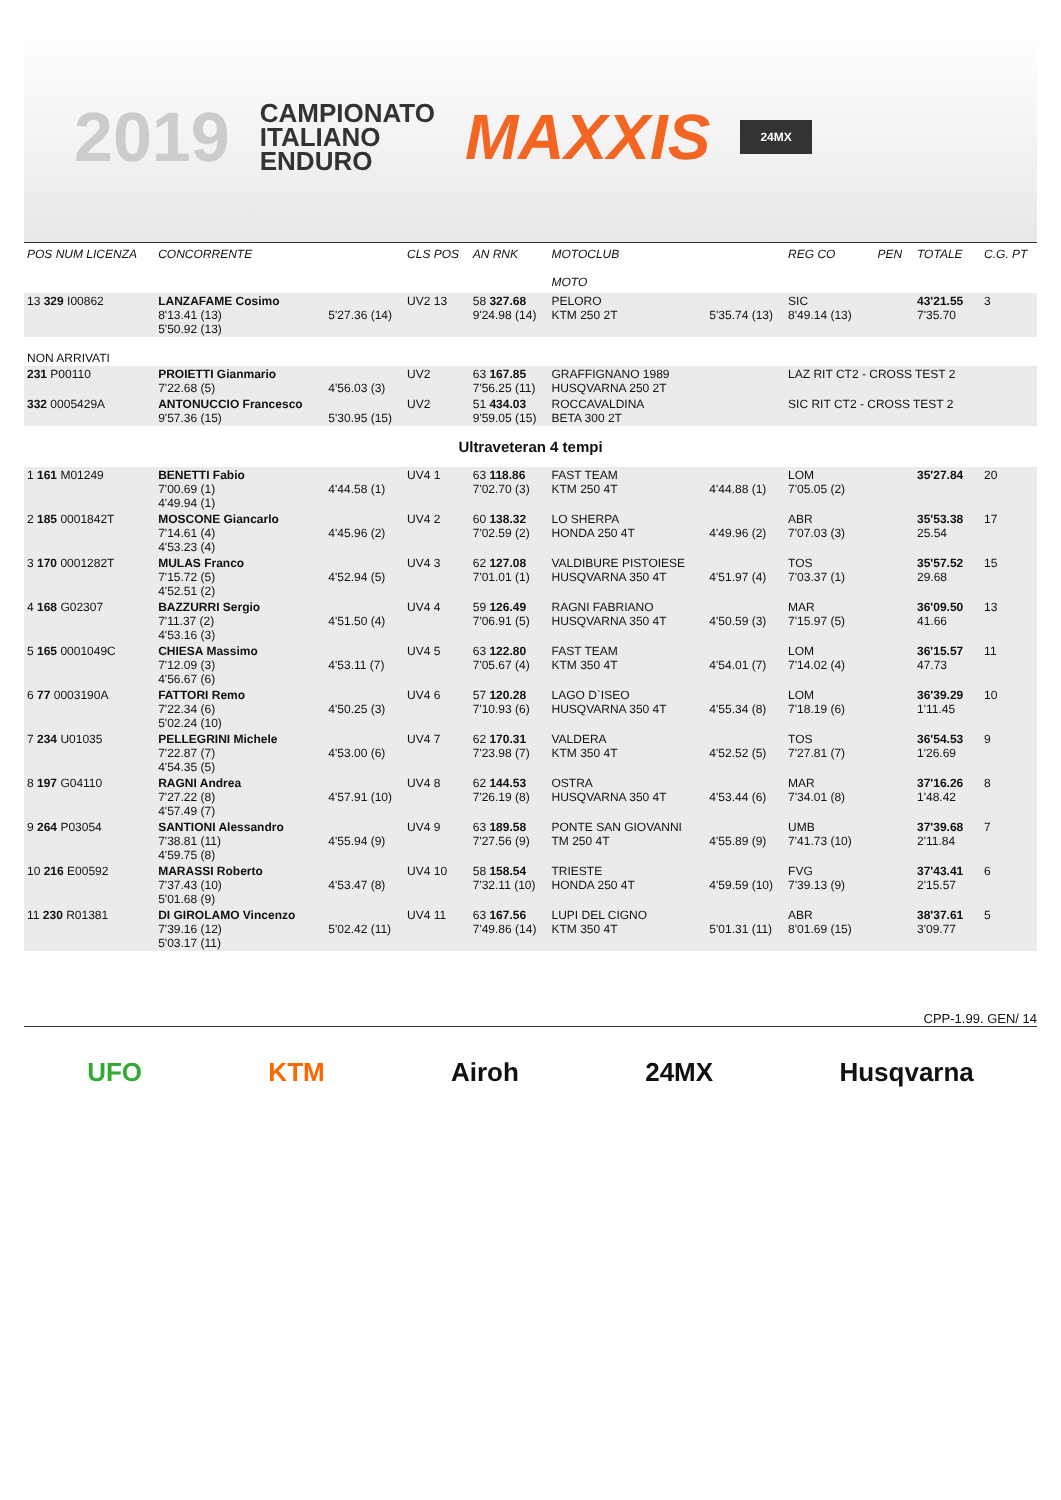2019
CAMPIONATO
ITALIANO
ENDURO
MAXXIS 24MX
| POS NUM LICENZA | CONCORRENTE | | CLS POS | AN RNK | MOTOCLUB MOTO | | REG CO | PEN | TOTALE | C.G. PT |
| --- | --- | --- | --- | --- | --- | --- | --- | --- | --- | --- |
| 13 329 I00862 | LANZAFAME Cosimo 8'13.41 (13) 5'50.92 (13) | 5'27.36 (14) | UV2 13 | 58 327.68 9'24.98 (14) | PELORO KTM 250 2T | 5'35.74 (13) | SIC 8'49.14 (13) | | 43'21.55 7'35.70 | 3 |
| NON ARRIVATI | | | | | | | | | | |
| 231 P00110 | PROIETTI Gianmario 7'22.68 (5) | 4'56.03 (3) | UV2 | 63 167.85 7'56.25 (11) | GRAFFIGNANO 1989 HUSQVARNA 250 2T | | LAZ RIT CT2 - CROSS TEST 2 | | | |
| 332 0005429A | ANTONUCCIO Francesco 9'57.36 (15) | 5'30.95 (15) | UV2 | 51 434.03 9'59.05 (15) | ROCCAVALDINA BETA 300 2T | | SIC RIT CT2 - CROSS TEST 2 | | | |
| Ultraveteran 4 tempi | | | | | | | | | | |
| 1 161 M01249 | BENETTI Fabio 7'00.69 (1) 4'49.94 (1) | 4'44.58 (1) | UV4 1 | 63 118.86 7'02.70 (3) | FAST TEAM KTM 250 4T | 4'44.88 (1) | LOM 7'05.05 (2) | | 35'27.84 | 20 |
| 2 185 0001842T | MOSCONE Giancarlo 7'14.61 (4) 4'53.23 (4) | 4'45.96 (2) | UV4 2 | 60 138.32 7'02.59 (2) | LO SHERPA HONDA 250 4T | 4'49.96 (2) | ABR 7'07.03 (3) | | 35'53.38 25.54 | 17 |
| 3 170 0001282T | MULAS Franco 7'15.72 (5) 4'52.51 (2) | 4'52.94 (5) | UV4 3 | 62 127.08 7'01.01 (1) | VALDIBURE PISTOIESE HUSQVARNA 350 4T | 4'51.97 (4) | TOS 7'03.37 (1) | | 35'57.52 29.68 | 15 |
| 4 168 G02307 | BAZZURRI Sergio 7'11.37 (2) 4'53.16 (3) | 4'51.50 (4) | UV4 4 | 59 126.49 7'06.91 (5) | RAGNI FABRIANO HUSQVARNA 350 4T | 4'50.59 (3) | MAR 7'15.97 (5) | | 36'09.50 41.66 | 13 |
| 5 165 0001049C | CHIESA Massimo 7'12.09 (3) 4'56.67 (6) | 4'53.11 (7) | UV4 5 | 63 122.80 7'05.67 (4) | FAST TEAM KTM 350 4T | 4'54.01 (7) | LOM 7'14.02 (4) | | 36'15.57 47.73 | 11 |
| 6 77 0003190A | FATTORI Remo 7'22.34 (6) 5'02.24 (10) | 4'50.25 (3) | UV4 6 | 57 120.28 7'10.93 (6) | LAGO D`ISEO HUSQVARNA 350 4T | 4'55.34 (8) | LOM 7'18.19 (6) | | 36'39.29 1'11.45 | 10 |
| 7 234 U01035 | PELLEGRINI Michele 7'22.87 (7) 4'54.35 (5) | 4'53.00 (6) | UV4 7 | 62 170.31 7'23.98 (7) | VALDERA KTM 350 4T | 4'52.52 (5) | TOS 7'27.81 (7) | | 36'54.53 1'26.69 | 9 |
| 8 197 G04110 | RAGNI Andrea 7'27.22 (8) 4'57.49 (7) | 4'57.91 (10) | UV4 8 | 62 144.53 7'26.19 (8) | OSTRA HUSQVARNA 350 4T | 4'53.44 (6) | MAR 7'34.01 (8) | | 37'16.26 1'48.42 | 8 |
| 9 264 P03054 | SANTIONI Alessandro 7'38.81 (11) 4'59.75 (8) | 4'55.94 (9) | UV4 9 | 63 189.58 7'27.56 (9) | PONTE SAN GIOVANNI TM 250 4T | 4'55.89 (9) | UMB 7'41.73 (10) | | 37'39.68 2'11.84 | 7 |
| 10 216 E00592 | MARASSI Roberto 7'37.43 (10) 5'01.68 (9) | 4'53.47 (8) | UV4 10 | 58 158.54 7'32.11 (10) | TRIESTE HONDA 250 4T | 4'59.59 (10) | FVG 7'39.13 (9) | | 37'43.41 2'15.57 | 6 |
| 11 230 R01381 | DI GIROLAMO Vincenzo 7'39.16 (12) 5'03.17 (11) | 5'02.42 (11) | UV4 11 | 63 167.56 7'49.86 (14) | LUPI DEL CIGNO KTM 350 4T | 5'01.31 (11) | ABR 8'01.69 (15) | | 38'37.61 3'09.77 | 5 |
CPP-1.99. GEN/ 14
UFO KTM Airoh 24MX Husqvarna